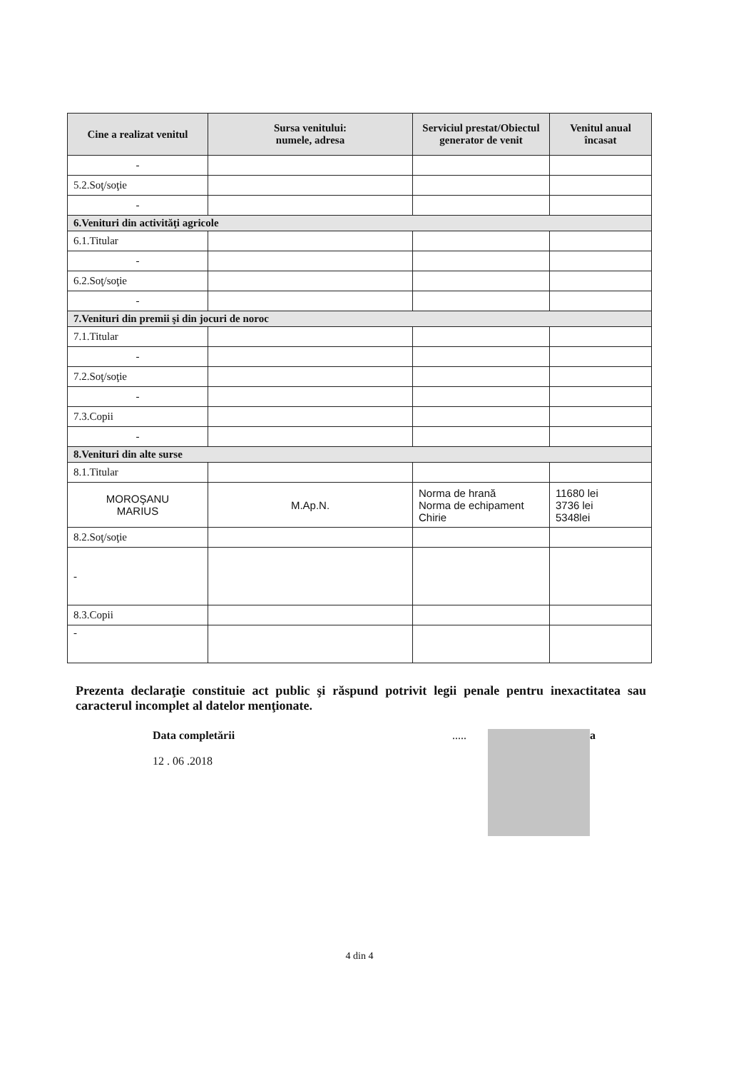| Cine a realizat venitul | Sursa venitului: numele, adresa | Serviciul prestat/Obiectul generator de venit | Venitul anual încasat |
| --- | --- | --- | --- |
| - | | | |
| 5.2.Soţ/soţie | | | |
| - | | | |
| 6.Venituri din activităţi agricole | | | |
| 6.1.Titular | | | |
| - | | | |
| 6.2.Soţ/soţie | | | |
| - | | | |
| 7.Venituri din premii şi din jocuri de noroc | | | |
| 7.1.Titular | | | |
| - | | | |
| 7.2.Soţ/soţie | | | |
| - | | | |
| 7.3.Copii | | | |
| - | | | |
| 8.Venituri din alte surse | | | |
| 8.1.Titular | | | |
| MOROŞANU MARIUS | M.Ap.N. | Norma de hrană Norma de echipament Chirie | 11680 lei 3736 lei 5348lei |
| 8.2.Soţ/soţie | | | |
| - | | | |
| 8.3.Copii | | | |
| - | | | |
Prezenta declaraţie constituie act public şi răspund potrivit legii penale pentru inexactitatea sau caracterul incomplet al datelor menţionate.
Data completării
12 . 06 .2018
..... a
4 din 4